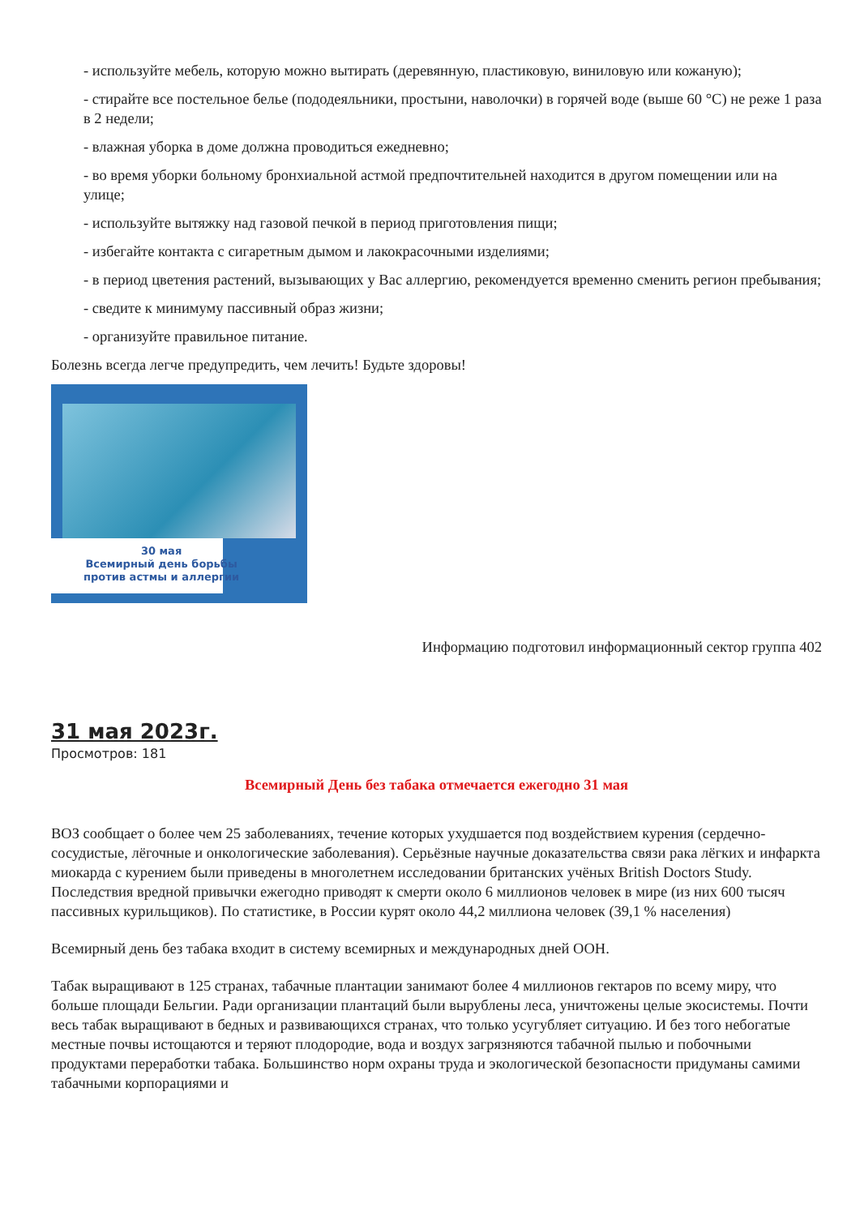- используйте мебель, которую можно вытирать (деревянную, пластиковую, виниловую или кожаную);
- стирайте все постельное белье (пододеяльники, простыни, наволочки) в горячей воде (выше 60 °С) не реже 1 раза в 2 недели;
- влажная уборка в доме должна проводиться ежедневно;
- во время уборки больному бронхиальной астмой предпочтительней находится в другом помещении или на улице;
- используйте вытяжку над газовой печкой в период приготовления пищи;
- избегайте контакта с сигаретным дымом и лакокрасочными изделиями;
- в период цветения растений, вызывающих у Вас аллергию, рекомендуется временно сменить регион пребывания;
- сведите к минимуму пассивный образ жизни;
- организуйте правильное питание.
Болезнь всегда легче предупредить, чем лечить! Будьте здоровы!
30 мая
Всемирный день борьбы
против астмы и аллергии
Информацию подготовил информационный сектор группа 402
31 мая 2023г.
Просмотров: 181
Всемирный День без табака отмечается ежегодно 31 мая
ВОЗ сообщает о более чем 25 заболеваниях, течение которых ухудшается под воздействием курения (сердечно-сосудистые, лёгочные и онкологические заболевания). Серьёзные научные доказательства связи рака лёгких и инфаркта миокарда с курением были приведены в многолетнем исследовании британских учёных British Doctors Study. Последствия вредной привычки ежегодно приводят к смерти около 6 миллионов человек в мире (из них 600 тысяч пассивных курильщиков). По статистике, в России курят около 44,2 миллиона человек (39,1 % населения)
Всемирный день без табака входит в систему всемирных и международных дней ООН.
Табак выращивают в 125 странах, табачные плантации занимают более 4 миллионов гектаров по всему миру, что больше площади Бельгии. Ради организации плантаций были вырублены леса, уничтожены целые экосистемы. Почти весь табак выращивают в бедных и развивающихся странах, что только усугубляет ситуацию. И без того небогатые местные почвы истощаются и теряют плодородие, вода и воздух загрязняются табачной пылью и побочными продуктами переработки табака. Большинство норм охраны труда и экологической безопасности придуманы самими табачными корпорациями и